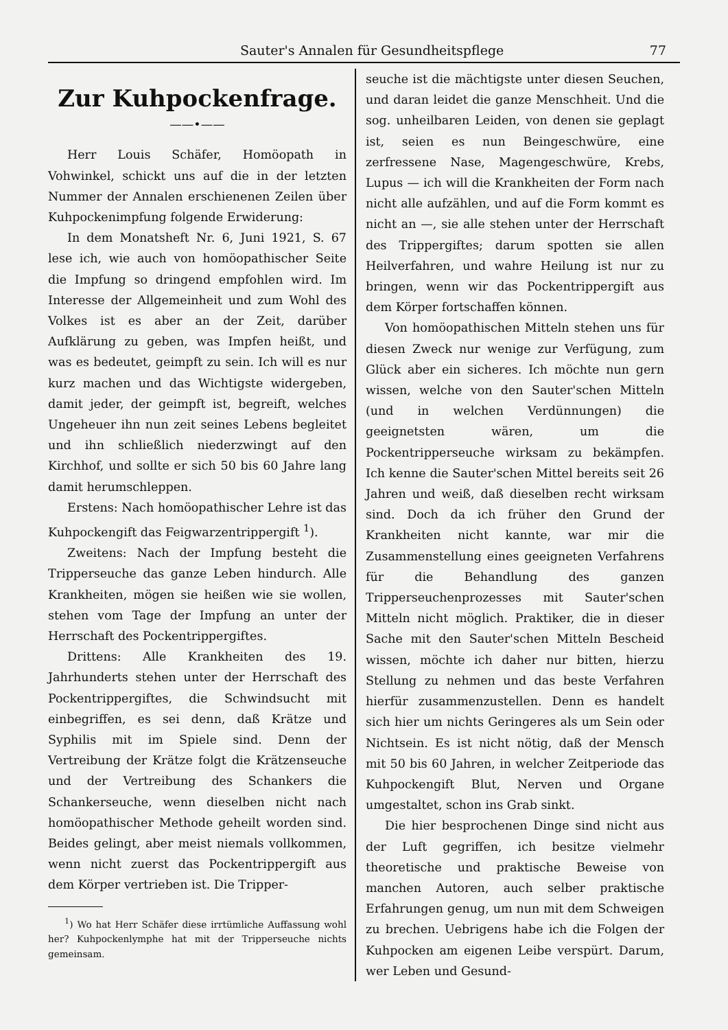Sauter's Annalen für Gesundheitspflege 77
Zur Kuhpockenfrage.
——•——
Herr Louis Schäfer, Homöopath in Vohwinkel, schickt uns auf die in der letzten Nummer der Annalen erschienenen Zeilen über Kuhpockenimpfung folgende Erwiderung:
In dem Monatsheft Nr. 6, Juni 1921, S. 67 lese ich, wie auch von homöopathischer Seite die Impfung so dringend empfohlen wird. Im Interesse der Allgemeinheit und zum Wohl des Volkes ist es aber an der Zeit, darüber Aufklärung zu geben, was Impfen heißt, und was es bedeutet, geimpft zu sein. Ich will es nur kurz machen und das Wichtigste widergeben, damit jeder, der geimpft ist, begreift, welches Ungeheuer ihn nun zeit seines Lebens begleitet und ihn schließlich niederzwingt auf den Kirchhof, und sollte er sich 50 bis 60 Jahre lang damit herumschleppen.
Erstens: Nach homöopathischer Lehre ist das Kuhpockengift das Feigwarzentrippergift <sup>1</sup>).
Zweitens: Nach der Impfung besteht die Tripperseuche das ganze Leben hindurch. Alle Krankheiten, mögen sie heißen wie sie wollen, stehen vom Tage der Impfung an unter der Herrschaft des Pockentrippergiftes.
Drittens: Alle Krankheiten des 19. Jahrhunderts stehen unter der Herrschaft des Pockentrippergiftes, die Schwindsucht mit einbegriffen, es sei denn, daß Krätze und Syphilis mit im Spiele sind. Denn der Vertreibung der Krätze folgt die Krätzenseuche und der Vertreibung des Schankers die Schankerseuche, wenn dieselben nicht nach homöopathischer Methode geheilt worden sind. Beides gelingt, aber meist niemals vollkommen, wenn nicht zuerst das Pockentrippergift aus dem Körper vertrieben ist. Die Tripper-
<sup>1</sup>) Wo hat Herr Schäfer diese irrtümliche Auffassung wohl her? Kuhpockenlymphe hat mit der Tripperseuche nichts gemeinsam.
seuche ist die mächtigste unter diesen Seuchen, und daran leidet die ganze Menschheit. Und die sog. unheilbaren Leiden, von denen sie geplagt ist, seien es nun Beingeschwüre, eine zerfressene Nase, Magengeschwüre, Krebs, Lupus — ich will die Krankheiten der Form nach nicht alle aufzählen, und auf die Form kommt es nicht an —, sie alle stehen unter der Herrschaft des Trippergiftes; darum spotten sie allen Heilverfahren, und wahre Heilung ist nur zu bringen, wenn wir das Pockentrippergift aus dem Körper fortschaffen können.
Von homöopathischen Mitteln stehen uns für diesen Zweck nur wenige zur Verfügung, zum Glück aber ein sicheres. Ich möchte nun gern wissen, welche von den Sauter'schen Mitteln (und in welchen Verdünnungen) die geeignetsten wären, um die Pockentripperseuche wirksam zu bekämpfen. Ich kenne die Sauter'schen Mittel bereits seit 26 Jahren und weiß, daß dieselben recht wirksam sind. Doch da ich früher den Grund der Krankheiten nicht kannte, war mir die Zusammenstellung eines geeigneten Verfahrens für die Behandlung des ganzen Tripperseuchenprozesses mit Sauter'schen Mitteln nicht möglich. Praktiker, die in dieser Sache mit den Sauter'schen Mitteln Bescheid wissen, möchte ich daher nur bitten, hierzu Stellung zu nehmen und das beste Verfahren hierfür zusammenzustellen. Denn es handelt sich hier um nichts Geringeres als um Sein oder Nichtsein. Es ist nicht nötig, daß der Mensch mit 50 bis 60 Jahren, in welcher Zeitperiode das Kuhpockengift Blut, Nerven und Organe umgestaltet, schon ins Grab sinkt.
Die hier besprochenen Dinge sind nicht aus der Luft gegriffen, ich besitze vielmehr theoretische und praktische Beweise von manchen Autoren, auch selber praktische Erfahrungen genug, um nun mit dem Schweigen zu brechen. Uebrigens habe ich die Folgen der Kuhpocken am eigenen Leibe verspürt. Darum, wer Leben und Gesund-